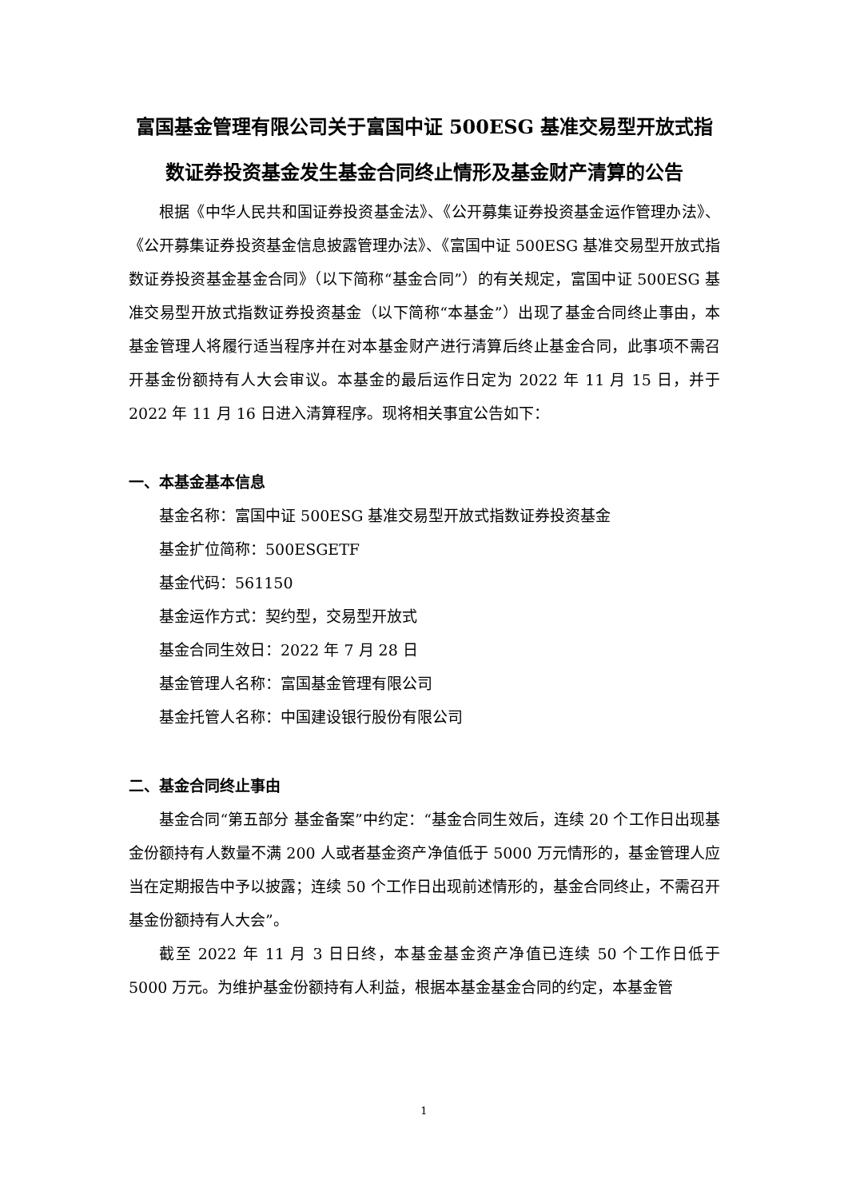富国基金管理有限公司关于富国中证 500ESG 基准交易型开放式指数证券投资基金发生基金合同终止情形及基金财产清算的公告
根据《中华人民共和国证券投资基金法》、《公开募集证券投资基金运作管理办法》、《公开募集证券投资基金信息披露管理办法》、《富国中证 500ESG 基准交易型开放式指数证券投资基金基金合同》（以下简称“基金合同”）的有关规定，富国中证 500ESG 基准交易型开放式指数证券投资基金（以下简称“本基金”）出现了基金合同终止事由，本基金管理人将履行适当程序并在对本基金财产进行清算后终止基金合同，此事项不需召开基金份额持有人大会审议。本基金的最后运作日定为 2022 年 11 月 15 日，并于 2022 年 11 月 16 日进入清算程序。现将相关事宜公告如下：
一、本基金基本信息
基金名称：富国中证 500ESG 基准交易型开放式指数证券投资基金
基金扩位简称：500ESGETF
基金代码：561150
基金运作方式：契约型，交易型开放式
基金合同生效日：2022 年 7 月 28 日
基金管理人名称：富国基金管理有限公司
基金托管人名称：中国建设银行股份有限公司
二、基金合同终止事由
基金合同“第五部分 基金备案”中约定：“基金合同生效后，连续 20 个工作日出现基金份额持有人数量不满 200 人或者基金资产净值低于 5000 万元情形的，基金管理人应当在定期报告中予以披露；连续 50 个工作日出现前述情形的，基金合同终止，不需召开基金份额持有人大会”。
截至 2022 年 11 月 3 日日终，本基金基金资产净值已连续 50 个工作日低于 5000 万元。为维护基金份额持有人利益，根据本基金基金合同的约定，本基金管
1